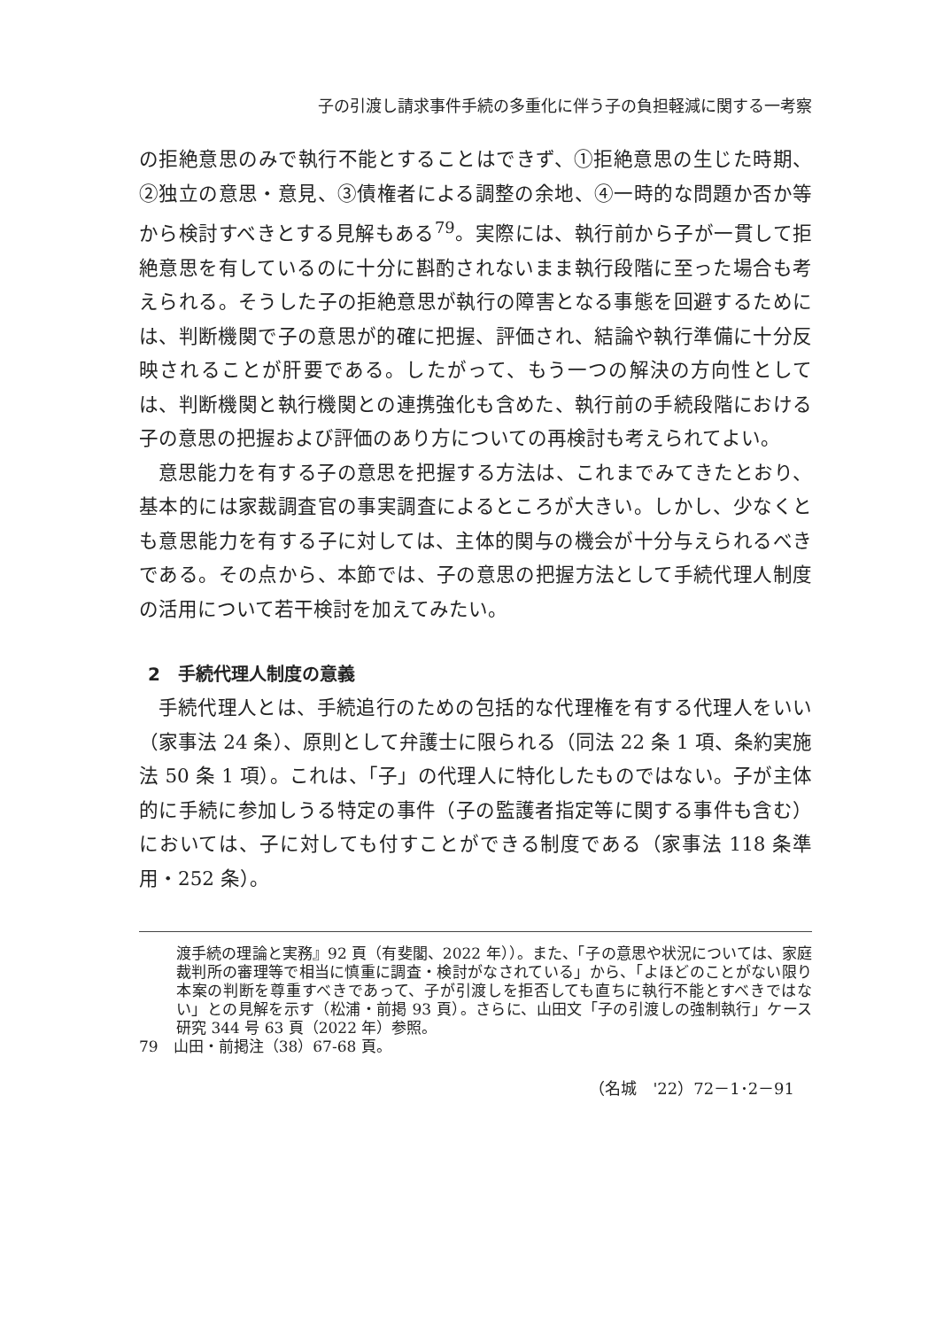子の引渡し請求事件手続の多重化に伴う子の負担軽減に関する一考察
の拒絶意思のみで執行不能とすることはできず、①拒絶意思の生じた時期、②独立の意思・意見、③債権者による調整の余地、④一時的な問題か否か等から検討すべきとする見解もある<sup>79</sup>。実際には、執行前から子が一貫して拒絶意思を有しているのに十分に斟酌されないまま執行段階に至った場合も考えられる。そうした子の拒絶意思が執行の障害となる事態を回避するためには、判断機関で子の意思が的確に把握、評価され、結論や執行準備に十分反映されることが肝要である。したがって、もう一つの解決の方向性としては、判断機関と執行機関との連携強化も含めた、執行前の手続段階における子の意思の把握および評価のあり方についての再検討も考えられてよい。
意思能力を有する子の意思を把握する方法は、これまでみてきたとおり、基本的には家裁調査官の事実調査によるところが大きい。しかし、少なくとも意思能力を有する子に対しては、主体的関与の機会が十分与えられるべきである。その点から、本節では、子の意思の把握方法として手続代理人制度の活用について若干検討を加えてみたい。
2　手続代理人制度の意義
手続代理人とは、手続追行のための包括的な代理権を有する代理人をいい（家事法 24 条）、原則として弁護士に限られる（同法 22 条 1 項、条約実施法 50 条 1 項）。これは、「子」の代理人に特化したものではない。子が主体的に手続に参加しうる特定の事件（子の監護者指定等に関する事件も含む）においては、子に対しても付すことができる制度である（家事法 118 条準用・252 条）。
渡手続の理論と実務』92 頁（有斐閣、2022 年））。また、「子の意思や状況については、家庭裁判所の審理等で相当に慎重に調査・検討がなされている」から、「よほどのことがない限り本案の判断を尊重すべきであって、子が引渡しを拒否しても直ちに執行不能とすべきではない」との見解を示す（松浦・前掲 93 頁）。さらに、山田文「子の引渡しの強制執行」ケース研究 344 号 63 頁（2022 年）参照。
79　山田・前掲注（38）67-68 頁。
（名城　'22）72－1･2－91